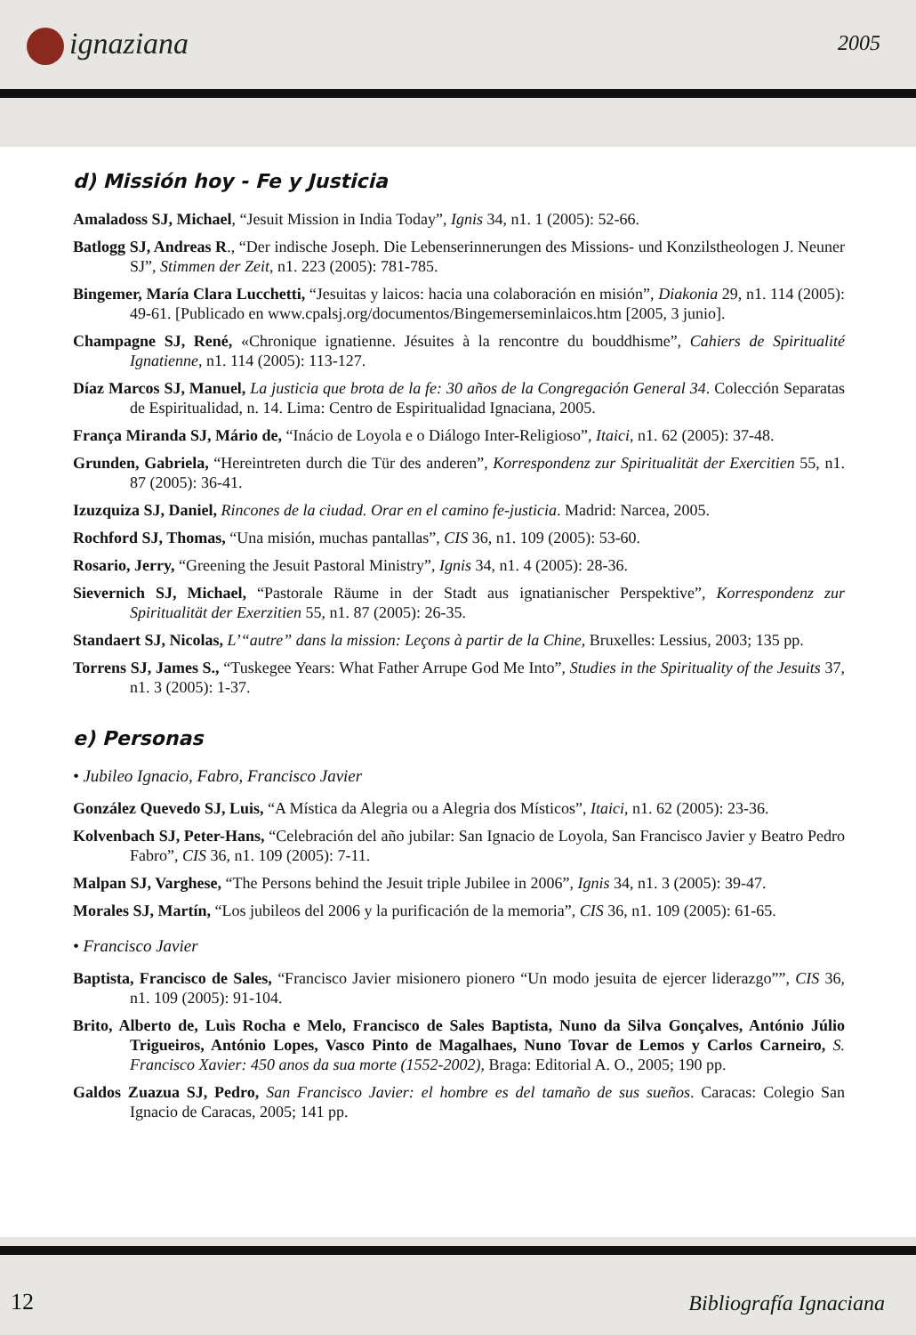ignaziana 2005
d) Missión hoy - Fe y Justicia
Amaladoss SJ, Michael, “Jesuit Mission in India Today”, Ignis 34, n1. 1 (2005): 52-66.
Batlogg SJ, Andreas R., “Der indische Joseph. Die Lebenserinnerungen des Missions- und Konzilstheologen J. Neuner SJ”, Stimmen der Zeit, n1. 223 (2005): 781-785.
Bingemer, María Clara Lucchetti, “Jesuitas y laicos: hacia una colaboración en misión”, Diakonia 29, n1. 114 (2005): 49-61. [Publicado en www.cpalsj.org/documentos/Bingemerseminlaicos.htm [2005, 3 junio].
Champagne SJ, René, «Chronique ignatienne. Jésuites à la rencontre du bouddhisme”, Cahiers de Spiritualité Ignatienne, n1. 114 (2005): 113-127.
Díaz Marcos SJ, Manuel, La justicia que brota de la fe: 30 años de la Congregación General 34. Colección Separatas de Espiritualidad, n. 14. Lima: Centro de Espiritualidad Ignaciana, 2005.
França Miranda SJ, Mário de, “Inácio de Loyola e o Diálogo Inter-Religioso”, Itaici, n1. 62 (2005): 37-48.
Grunden, Gabriela, “Hereintreten durch die Tür des anderen”, Korrespondenz zur Spiritualität der Exercitien 55, n1. 87 (2005): 36-41.
Izuzquiza SJ, Daniel, Rincones de la ciudad. Orar en el camino fe-justicia. Madrid: Narcea, 2005.
Rochford SJ, Thomas, “Una misión, muchas pantallas”, CIS 36, n1. 109 (2005): 53-60.
Rosario, Jerry, “Greening the Jesuit Pastoral Ministry”, Ignis 34, n1. 4 (2005): 28-36.
Sievernich SJ, Michael, “Pastorale Räume in der Stadt aus ignatianischer Perspektive”, Korrespondenz zur Spiritualität der Exerzitien 55, n1. 87 (2005): 26-35.
Standaert SJ, Nicolas, L’“autre” dans la mission: Leçons à partir de la Chine, Bruxelles: Lessius, 2003; 135 pp.
Torrens SJ, James S., “Tuskegee Years: What Father Arrupe God Me Into”, Studies in the Spirituality of the Jesuits 37, n1. 3 (2005): 1-37.
e) Personas
• Jubileo Ignacio, Fabro, Francisco Javier
González Quevedo SJ, Luis, “A Mística da Alegria ou a Alegria dos Místicos”, Itaici, n1. 62 (2005): 23-36.
Kolvenbach SJ, Peter-Hans, “Celebración del año jubilar: San Ignacio de Loyola, San Francisco Javier y Beatro Pedro Fabro”, CIS 36, n1. 109 (2005): 7-11.
Malpan SJ, Varghese, “The Persons behind the Jesuit triple Jubilee in 2006”, Ignis 34, n1. 3 (2005): 39-47.
Morales SJ, Martín, “Los jubileos del 2006 y la purificación de la memoria”, CIS 36, n1. 109 (2005): 61-65.
• Francisco Javier
Baptista, Francisco de Sales, “Francisco Javier misionero pionero “Un modo jesuita de ejercer liderazgo””, CIS 36, n1. 109 (2005): 91-104.
Brito, Alberto de, Luìs Rocha e Melo, Francisco de Sales Baptista, Nuno da Silva Gonçalves, António Júlio Trigueiros, António Lopes, Vasco Pinto de Magalhaes, Nuno Tovar de Lemos y Carlos Carneiro, S. Francisco Xavier: 450 anos da sua morte (1552-2002), Braga: Editorial A. O., 2005; 190 pp.
Galdos Zuazua SJ, Pedro, San Francisco Javier: el hombre es del tamaño de sus sueños. Caracas: Colegio San Ignacio de Caracas, 2005; 141 pp.
12 Bibliografía Ignaciana